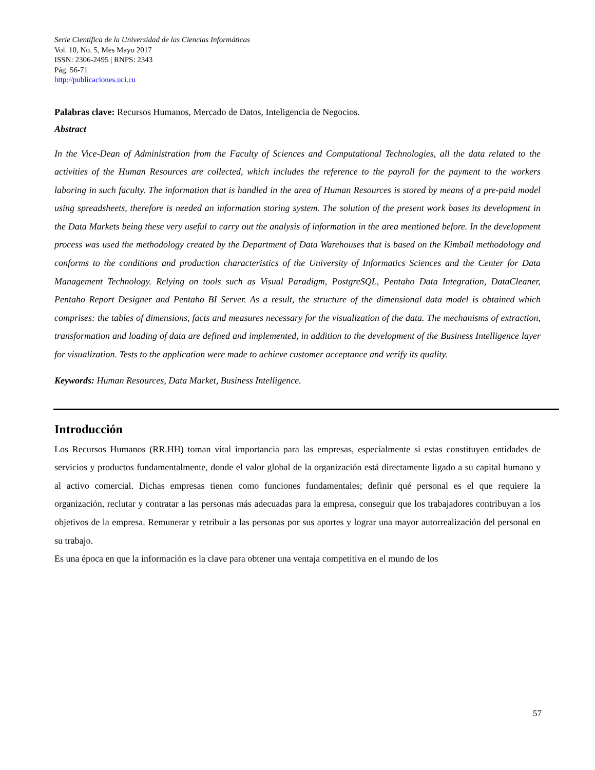Serie Científica de la Universidad de las Ciencias Informáticas
Vol. 10, No. 5, Mes Mayo 2017
ISSN: 2306-2495 | RNPS: 2343
Pág. 56-71
http://publicaciones.uci.cu
Palabras clave: Recursos Humanos, Mercado de Datos, Inteligencia de Negocios.
Abstract
In the Vice-Dean of Administration from the Faculty of Sciences and Computational Technologies, all the data related to the activities of the Human Resources are collected, which includes the reference to the payroll for the payment to the workers laboring in such faculty. The information that is handled in the area of Human Resources is stored by means of a pre-paid model using spreadsheets, therefore is needed an information storing system. The solution of the present work bases its development in the Data Markets being these very useful to carry out the analysis of information in the area mentioned before. In the development process was used the methodology created by the Department of Data Warehouses that is based on the Kimball methodology and conforms to the conditions and production characteristics of the University of Informatics Sciences and the Center for Data Management Technology. Relying on tools such as Visual Paradigm, PostgreSQL, Pentaho Data Integration, DataCleaner, Pentaho Report Designer and Pentaho BI Server. As a result, the structure of the dimensional data model is obtained which comprises: the tables of dimensions, facts and measures necessary for the visualization of the data. The mechanisms of extraction, transformation and loading of data are defined and implemented, in addition to the development of the Business Intelligence layer for visualization. Tests to the application were made to achieve customer acceptance and verify its quality.
Keywords: Human Resources, Data Market, Business Intelligence.
Introducción
Los Recursos Humanos (RR.HH) toman vital importancia para las empresas, especialmente si estas constituyen entidades de servicios y productos fundamentalmente, donde el valor global de la organización está directamente ligado a su capital humano y al activo comercial. Dichas empresas tienen como funciones fundamentales; definir qué personal es el que requiere la organización, reclutar y contratar a las personas más adecuadas para la empresa, conseguir que los trabajadores contribuyan a los objetivos de la empresa. Remunerar y retribuir a las personas por sus aportes y lograr una mayor autorrealización del personal en su trabajo.
Es una época en que la información es la clave para obtener una ventaja competitiva en el mundo de los
57